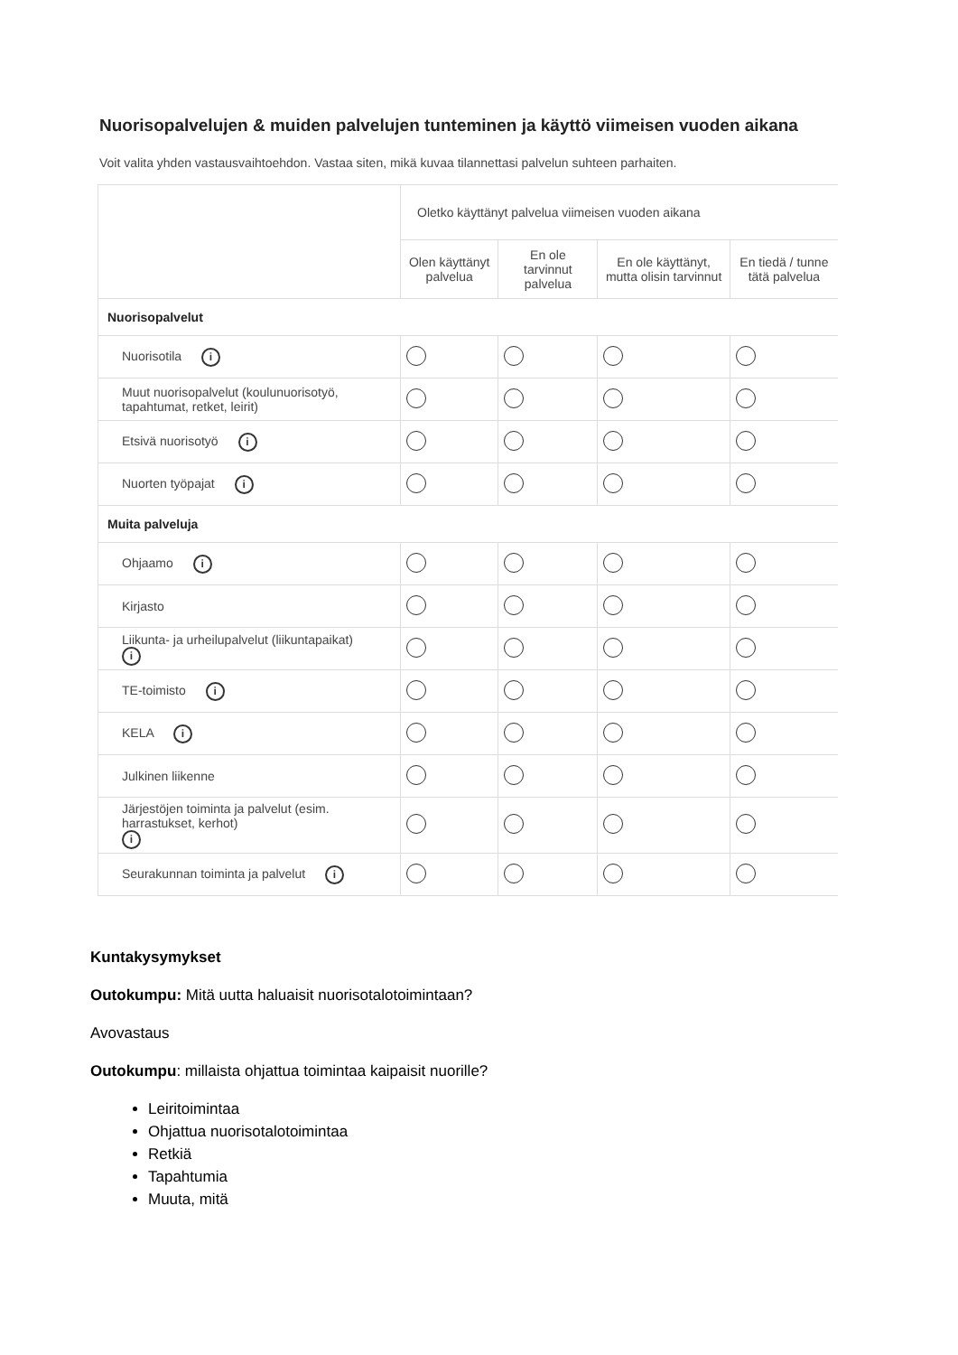Nuorisopalvelujen & muiden palvelujen tunteminen ja käyttö viimeisen vuoden aikana
Voit valita yhden vastausvaihtoehdon. Vastaa siten, mikä kuvaa tilannettasi palvelun suhteen parhaiten.
| | Oletko käyttänyt palvelua viimeisen vuoden aikana | | | |
| --- | --- | --- | --- | --- |
| | Olen käyttänyt palvelua | En ole tarvinnut palvelua | En ole käyttänyt, mutta olisin tarvinnut | En tiedä / tunne tätä palvelua |
| Nuorisopalvelut | | | | |
| Nuorisotila i | | | | |
| Muut nuorisopalvelut (koulunuorisotyö, tapahtumat, retket, leirit) | | | | |
| Etsivä nuorisotyö i | | | | |
| Nuorten työpajat i | | | | |
| Muita palveluja | | | | |
| Ohjaamo i | | | | |
| Kirjasto | | | | |
| Liikunta- ja urheilupalvelut (liikuntapaikat) i | | | | |
| TE-toimisto i | | | | |
| KELA i | | | | |
| Julkinen liikenne | | | | |
| Järjestöjen toiminta ja palvelut (esim. harrastukset, kerhot) i | | | | |
| Seurakunnan toiminta ja palvelut i | | | | |
Kuntakysymykset
Outokumpu: Mitä uutta haluaisit nuorisotalotoimintaan?
Avovastaus
Outokumpu: millaista ohjattua toimintaa kaipaisit nuorille?
Leiritoimintaa
Ohjattua nuorisotalotoimintaa
Retkiä
Tapahtumia
Muuta, mitä